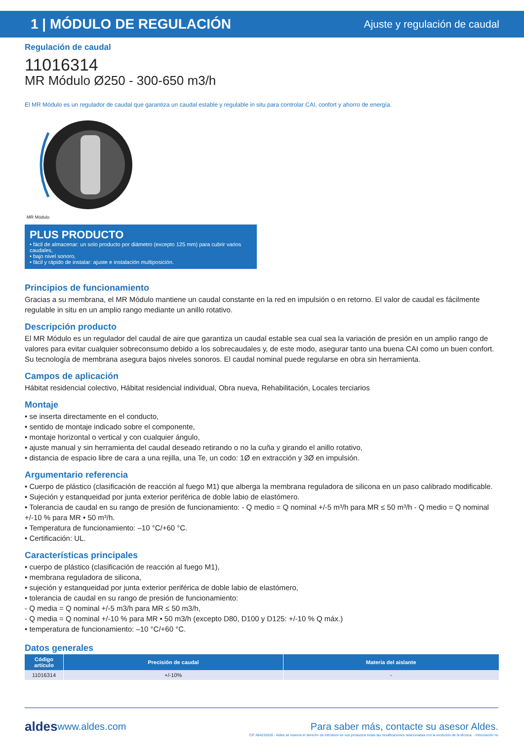1 | MÓDULO DE REGULACIÓN
Ajuste y regulación de caudal
Regulación de caudal
11016314
MR Módulo Ø250 - 300-650 m3/h
El MR Módulo es un regulador de caudal que garantiza un caudal estable y regulable in situ para controlar CAI, confort y ahorro de energía.
MR Módulo
PLUS PRODUCTO
• fácil de almacenar: un solo producto por diámetro (excepto 125 mm) para cubrir varios caudales,
• bajo nivel sonoro,
• fácil y rápido de instalar: ajuste e instalación multiposición.
Principios de funcionamiento
Gracias a su membrana, el MR Módulo mantiene un caudal constante en la red en impulsión o en retorno. El valor de caudal es fácilmente regulable in situ en un amplio rango mediante un anillo rotativo.
Descripción producto
El MR Módulo es un regulador del caudal de aire que garantiza un caudal estable sea cual sea la variación de presión en un amplio rango de valores para evitar cualquier sobreconsumo debido a los sobrecaudales y, de este modo, asegurar tanto una buena CAI como un buen confort. Su tecnología de membrana asegura bajos niveles sonoros. El caudal nominal puede regularse en obra sin herramienta.
Campos de aplicación
Hábitat residencial colectivo, Hábitat residencial individual, Obra nueva, Rehabilitación, Locales terciarios
Montaje
• se inserta directamente en el conducto,
• sentido de montaje indicado sobre el componente,
• montaje horizontal o vertical y con cualquier ángulo,
• ajuste manual y sin herramienta del caudal deseado retirando o no la cuña y girando el anillo rotativo,
• distancia de espacio libre de cara a una rejilla, una Te, un codo: 1Ø en extracción y 3Ø en impulsión.
Argumentario referencia
• Cuerpo de plástico (clasificación de reacción al fuego M1) que alberga la membrana reguladora de silicona en un paso calibrado modificable.
• Sujeción y estanqueidad por junta exterior periférica de doble labio de elastómero.
• Tolerancia de caudal en su rango de presión de funcionamiento: - Q medio = Q nominal +/-5 m³/h para MR ≤ 50 m³/h - Q medio = Q nominal +/-10 % para MR • 50 m³/h.
• Temperatura de funcionamiento: –10 °C/+60 °C.
• Certificación: UL.
Características principales
• cuerpo de plástico (clasificación de reacción al fuego M1),
• membrana reguladora de silicona,
• sujeción y estanqueidad por junta exterior periférica de doble labio de elastómero,
• tolerancia de caudal en su rango de presión de funcionamiento:
- Q media = Q nominal +/-5 m3/h para MR ≤ 50 m3/h,
- Q media = Q nominal +/-10 % para MR • 50 m3/h (excepto D80, D100 y D125: +/-10 % Q máx.)
• temperatura de funcionamiento: –10 °C/+60 °C.
Datos generales
| Código artículo | Precisión de caudal | Materia del aislante |
| --- | --- | --- |
| 11016314 | +/-10% | - |
aldes www.aldes.com Para saber más, contacte su asesor Aldes.
CIF A84232628 - Aldes se reserva el derecho de introducir en sus productos todas las modificaciones relacionadas con la evolución de la técnica. - Información no